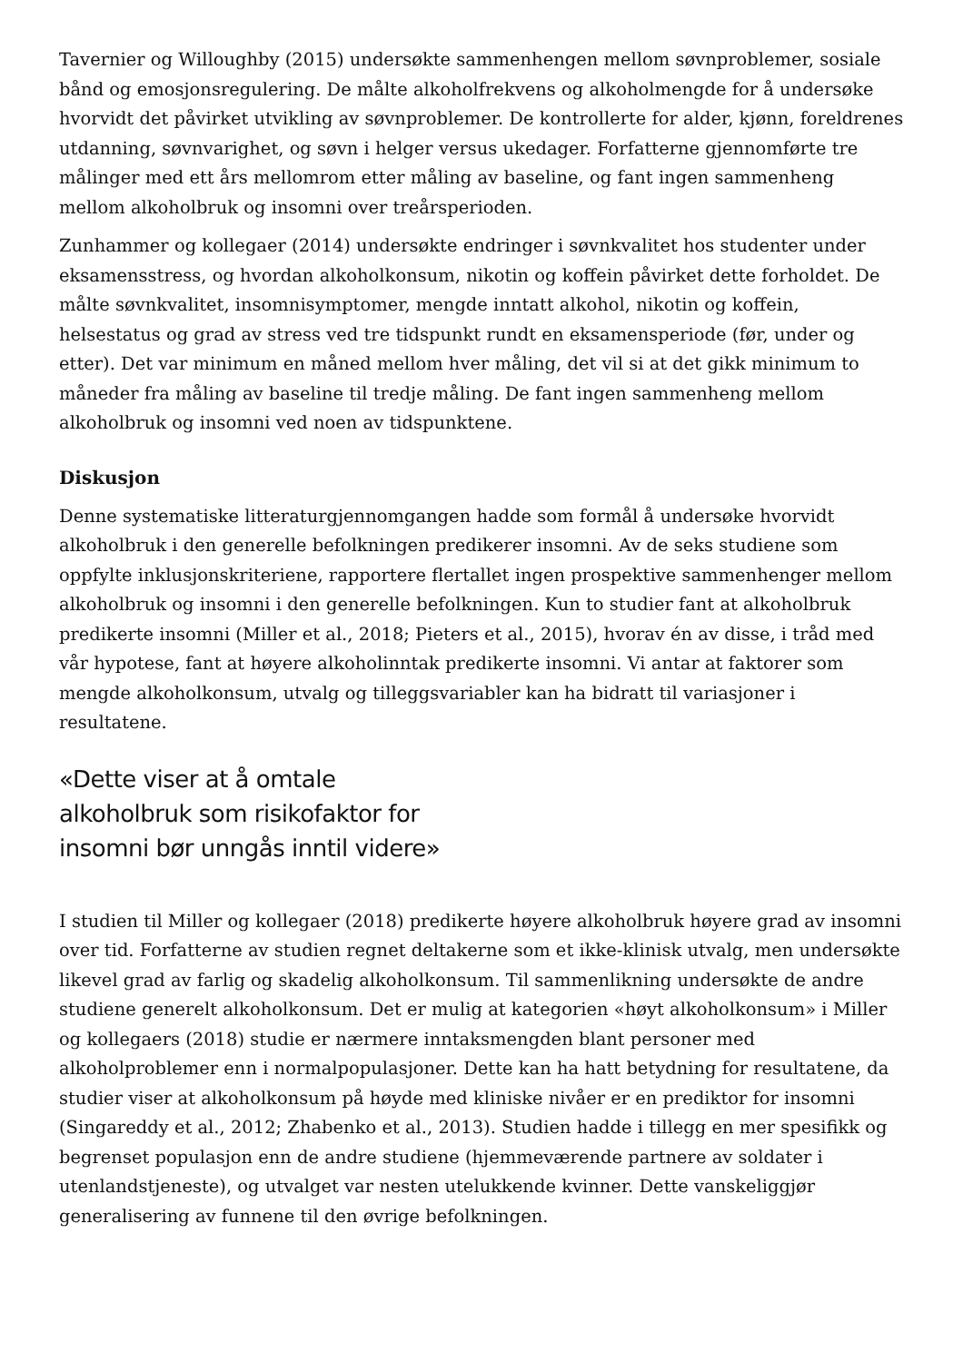Tavernier og Willoughby (2015) undersøkte sammenhengen mellom søvnproblemer, sosiale bånd og emosjonsregulering. De målte alkoholfrekvens og alkoholmengde for å undersøke hvorvidt det påvirket utvikling av søvnproblemer. De kontrollerte for alder, kjønn, foreldrenes utdanning, søvnvarighet, og søvn i helger versus ukedager. Forfatterne gjennomførte tre målinger med ett års mellomrom etter måling av baseline, og fant ingen sammenheng mellom alkoholbruk og insomni over treårsperioden.
Zunhammer og kollegaer (2014) undersøkte endringer i søvnkvalitet hos studenter under eksamensstress, og hvordan alkoholkonsum, nikotin og koffein påvirket dette forholdet. De målte søvnkvalitet, insomnisymptomer, mengde inntatt alkohol, nikotin og koffein, helsestatus og grad av stress ved tre tidspunkt rundt en eksamensperiode (før, under og etter). Det var minimum en måned mellom hver måling, det vil si at det gikk minimum to måneder fra måling av baseline til tredje måling. De fant ingen sammenheng mellom alkoholbruk og insomni ved noen av tidspunktene.
Diskusjon
Denne systematiske litteraturgjennomgangen hadde som formål å undersøke hvorvidt alkoholbruk i den generelle befolkningen predikerer insomni. Av de seks studiene som oppfylte inklusjonskriteriene, rapportere flertallet ingen prospektive sammenhenger mellom alkoholbruk og insomni i den generelle befolkningen. Kun to studier fant at alkoholbruk predikerte insomni (Miller et al., 2018; Pieters et al., 2015), hvorav én av disse, i tråd med vår hypotese, fant at høyere alkoholinntak predikerte insomni. Vi antar at faktorer som mengde alkoholkonsum, utvalg og tilleggsvariabler kan ha bidratt til variasjoner i resultatene.
«Dette viser at å omtale alkoholbruk som risikofaktor for insomni bør unngås inntil videre»
I studien til Miller og kollegaer (2018) predikerte høyere alkoholbruk høyere grad av insomni over tid. Forfatterne av studien regnet deltakerne som et ikke-klinisk utvalg, men undersøkte likevel grad av farlig og skadelig alkoholkonsum. Til sammenlikning undersøkte de andre studiene generelt alkoholkonsum. Det er mulig at kategorien «høyt alkoholkonsum» i Miller og kollegaers (2018) studie er nærmere inntaksmengden blant personer med alkoholproblemer enn i normalpopulasjoner. Dette kan ha hatt betydning for resultatene, da studier viser at alkoholkonsum på høyde med kliniske nivåer er en prediktor for insomni (Singareddy et al., 2012; Zhabenko et al., 2013). Studien hadde i tillegg en mer spesifikk og begrenset populasjon enn de andre studiene (hjemmeværende partnere av soldater i utenlandstjeneste), og utvalget var nesten utelukkende kvinner. Dette vanskeliggjør generalisering av funnene til den øvrige befolkningen.